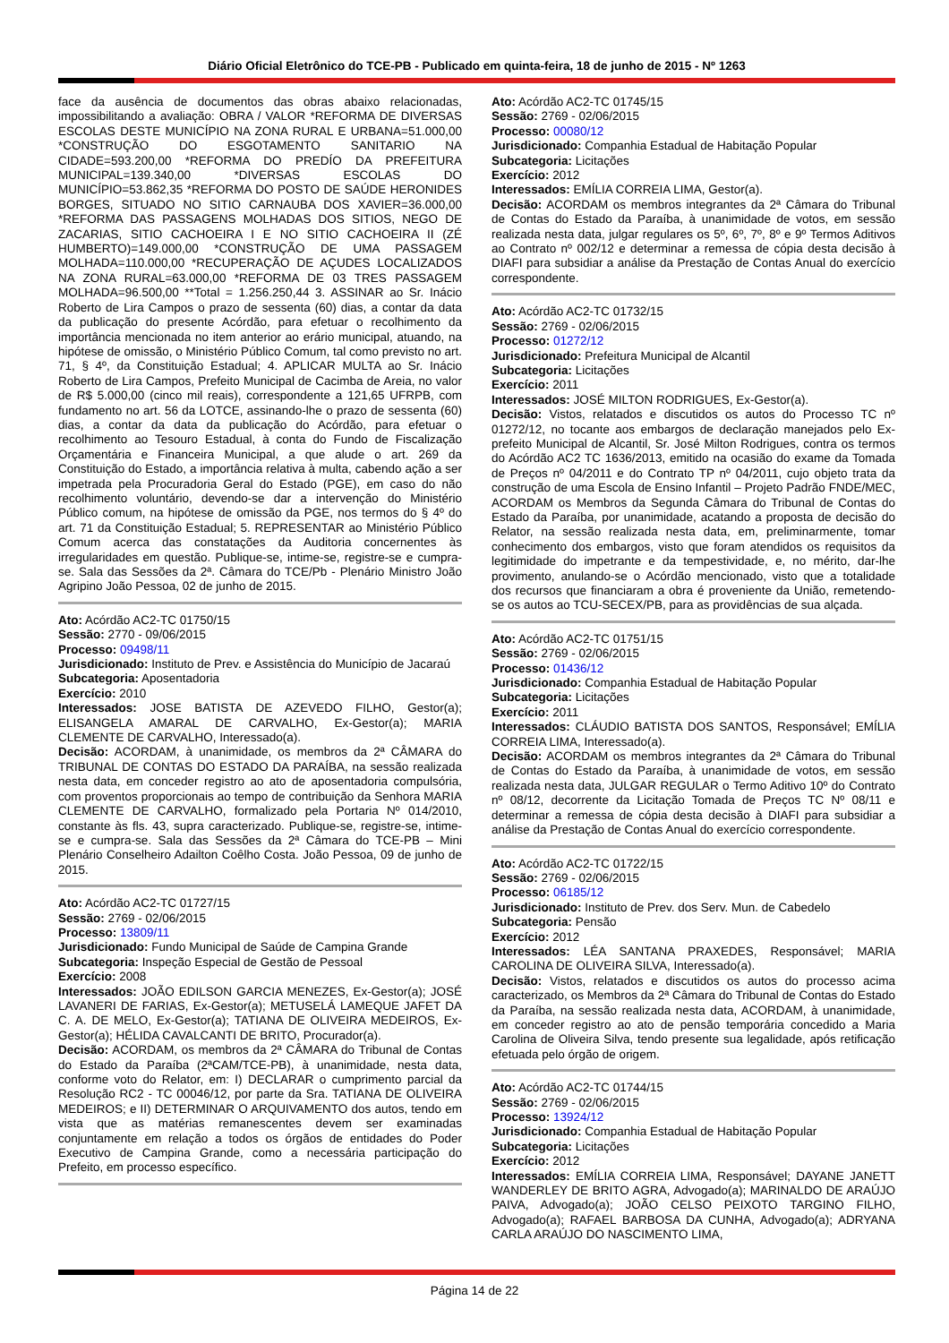Diário Oficial Eletrônico do TCE-PB - Publicado em quinta-feira, 18 de junho de 2015 - Nº 1263
face da ausência de documentos das obras abaixo relacionadas, impossibilitando a avaliação: OBRA / VALOR *REFORMA DE DIVERSAS ESCOLAS DESTE MUNICÍPIO NA ZONA RURAL E URBANA=51.000,00 *CONSTRUÇÃO DO ESGOTAMENTO SANITARIO NA CIDADE=593.200,00 *REFORMA DO PREDÍO DA PREFEITURA MUNICIPAL=139.340,00 *DIVERSAS ESCOLAS DO MUNICÍPIO=53.862,35 *REFORMA DO POSTO DE SAÚDE HERONIDES BORGES, SITUADO NO SITIO CARNAUBA DOS XAVIER=36.000,00 *REFORMA DAS PASSAGENS MOLHADAS DOS SITIOS, NEGO DE ZACARIAS, SITIO CACHOEIRA I E NO SITIO CACHOEIRA II (ZÉ HUMBERTO)=149.000,00 *CONSTRUÇÃO DE UMA PASSAGEM MOLHADA=110.000,00 *RECUPERAÇÃO DE AÇUDES LOCALIZADOS NA ZONA RURAL=63.000,00 *REFORMA DE 03 TRES PASSAGEM MOLHADA=96.500,00 **Total = 1.256.250,44 3. ASSINAR ao Sr. Inácio Roberto de Lira Campos o prazo de sessenta (60) dias, a contar da data da publicação do presente Acórdão, para efetuar o recolhimento da importância mencionada no item anterior ao erário municipal, atuando, na hipótese de omissão, o Ministério Público Comum, tal como previsto no art. 71, § 4º, da Constituição Estadual; 4. APLICAR MULTA ao Sr. Inácio Roberto de Lira Campos, Prefeito Municipal de Cacimba de Areia, no valor de R$ 5.000,00 (cinco mil reais), correspondente a 121,65 UFRPB, com fundamento no art. 56 da LOTCE, assinando-lhe o prazo de sessenta (60) dias, a contar da data da publicação do Acórdão, para efetuar o recolhimento ao Tesouro Estadual, à conta do Fundo de Fiscalização Orçamentária e Financeira Municipal, a que alude o art. 269 da Constituição do Estado, a importância relativa à multa, cabendo ação a ser impetrada pela Procuradoria Geral do Estado (PGE), em caso do não recolhimento voluntário, devendo-se dar a intervenção do Ministério Público comum, na hipótese de omissão da PGE, nos termos do § 4º do art. 71 da Constituição Estadual; 5. REPRESENTAR ao Ministério Público Comum acerca das constatações da Auditoria concernentes às irregularidades em questão. Publique-se, intime-se, registre-se e cumpra-se. Sala das Sessões da 2ª. Câmara do TCE/Pb - Plenário Ministro João Agripino João Pessoa, 02 de junho de 2015.
Ato: Acórdão AC2-TC 01750/15
Sessão: 2770 - 09/06/2015
Processo: 09498/11
Jurisdicionado: Instituto de Prev. e Assistência do Município de Jacaraú
Subcategoria: Aposentadoria
Exercício: 2010
Interessados: JOSE BATISTA DE AZEVEDO FILHO, Gestor(a); ELISANGELA AMARAL DE CARVALHO, Ex-Gestor(a); MARIA CLEMENTE DE CARVALHO, Interessado(a).
Decisão: ACORDAM, à unanimidade, os membros da 2ª CÂMARA do TRIBUNAL DE CONTAS DO ESTADO DA PARAÍBA, na sessão realizada nesta data, em conceder registro ao ato de aposentadoria compulsória, com proventos proporcionais ao tempo de contribuição da Senhora MARIA CLEMENTE DE CARVALHO, formalizado pela Portaria Nº 014/2010, constante às fls. 43, supra caracterizado. Publique-se, registre-se, intime-se e cumpra-se. Sala das Sessões da 2ª Câmara do TCE-PB – Mini Plenário Conselheiro Adailton Coêlho Costa. João Pessoa, 09 de junho de 2015.
Ato: Acórdão AC2-TC 01727/15
Sessão: 2769 - 02/06/2015
Processo: 13809/11
Jurisdicionado: Fundo Municipal de Saúde de Campina Grande
Subcategoria: Inspeção Especial de Gestão de Pessoal
Exercício: 2008
Interessados: JOÃO EDILSON GARCIA MENEZES, Ex-Gestor(a); JOSÉ LAVANERI DE FARIAS, Ex-Gestor(a); METUSELÁ LAMEQUE JAFET DA C. A. DE MELO, Ex-Gestor(a); TATIANA DE OLIVEIRA MEDEIROS, Ex-Gestor(a); HÉLIDA CAVALCANTI DE BRITO, Procurador(a).
Decisão: ACORDAM, os membros da 2ª CÂMARA do Tribunal de Contas do Estado da Paraíba (2ªCAM/TCE-PB), à unanimidade, nesta data, conforme voto do Relator, em: I) DECLARAR o cumprimento parcial da Resolução RC2 - TC 00046/12, por parte da Sra. TATIANA DE OLIVEIRA MEDEIROS; e II) DETERMINAR O ARQUIVAMENTO dos autos, tendo em vista que as matérias remanescentes devem ser examinadas conjuntamente em relação a todos os órgãos de entidades do Poder Executivo de Campina Grande, como a necessária participação do Prefeito, em processo específico.
Ato: Acórdão AC2-TC 01745/15
Sessão: 2769 - 02/06/2015
Processo: 00080/12
Jurisdicionado: Companhia Estadual de Habitação Popular
Subcategoria: Licitações
Exercício: 2012
Interessados: EMÍLIA CORREIA LIMA, Gestor(a).
Decisão: ACORDAM os membros integrantes da 2ª Câmara do Tribunal de Contas do Estado da Paraíba, à unanimidade de votos, em sessão realizada nesta data, julgar regulares os 5º, 6º, 7º, 8º e 9º Termos Aditivos ao Contrato nº 002/12 e determinar a remessa de cópia desta decisão à DIAFI para subsidiar a análise da Prestação de Contas Anual do exercício correspondente.
Ato: Acórdão AC2-TC 01732/15
Sessão: 2769 - 02/06/2015
Processo: 01272/12
Jurisdicionado: Prefeitura Municipal de Alcantil
Subcategoria: Licitações
Exercício: 2011
Interessados: JOSÉ MILTON RODRIGUES, Ex-Gestor(a).
Decisão: Vistos, relatados e discutidos os autos do Processo TC nº 01272/12, no tocante aos embargos de declaração manejados pelo Ex-prefeito Municipal de Alcantil, Sr. José Milton Rodrigues, contra os termos do Acórdão AC2 TC 1636/2013, emitido na ocasião do exame da Tomada de Preços nº 04/2011 e do Contrato TP nº 04/2011, cujo objeto trata da construção de uma Escola de Ensino Infantil – Projeto Padrão FNDE/MEC, ACORDAM os Membros da Segunda Câmara do Tribunal de Contas do Estado da Paraíba, por unanimidade, acatando a proposta de decisão do Relator, na sessão realizada nesta data, em, preliminarmente, tomar conhecimento dos embargos, visto que foram atendidos os requisitos da legitimidade do impetrante e da tempestividade, e, no mérito, dar-lhe provimento, anulando-se o Acórdão mencionado, visto que a totalidade dos recursos que financiaram a obra é proveniente da União, remetendo-se os autos ao TCU-SECEX/PB, para as providências de sua alçada.
Ato: Acórdão AC2-TC 01751/15
Sessão: 2769 - 02/06/2015
Processo: 01436/12
Jurisdicionado: Companhia Estadual de Habitação Popular
Subcategoria: Licitações
Exercício: 2011
Interessados: CLÁUDIO BATISTA DOS SANTOS, Responsável; EMÍLIA CORREIA LIMA, Interessado(a).
Decisão: ACORDAM os membros integrantes da 2ª Câmara do Tribunal de Contas do Estado da Paraíba, à unanimidade de votos, em sessão realizada nesta data, JULGAR REGULAR o Termo Aditivo 10º do Contrato nº 08/12, decorrente da Licitação Tomada de Preços TC Nº 08/11 e determinar a remessa de cópia desta decisão à DIAFI para subsidiar a análise da Prestação de Contas Anual do exercício correspondente.
Ato: Acórdão AC2-TC 01722/15
Sessão: 2769 - 02/06/2015
Processo: 06185/12
Jurisdicionado: Instituto de Prev. dos Serv. Mun. de Cabedelo
Subcategoria: Pensão
Exercício: 2012
Interessados: LÉA SANTANA PRAXEDES, Responsável; MARIA CAROLINA DE OLIVEIRA SILVA, Interessado(a).
Decisão: Vistos, relatados e discutidos os autos do processo acima caracterizado, os Membros da 2ª Câmara do Tribunal de Contas do Estado da Paraíba, na sessão realizada nesta data, ACORDAM, à unanimidade, em conceder registro ao ato de pensão temporária concedido a Maria Carolina de Oliveira Silva, tendo presente sua legalidade, após retificação efetuada pelo órgão de origem.
Ato: Acórdão AC2-TC 01744/15
Sessão: 2769 - 02/06/2015
Processo: 13924/12
Jurisdicionado: Companhia Estadual de Habitação Popular
Subcategoria: Licitações
Exercício: 2012
Interessados: EMÍLIA CORREIA LIMA, Responsável; DAYANE JANETT WANDERLEY DE BRITO AGRA, Advogado(a); MARINALDO DE ARAÚJO PAIVA, Advogado(a); JOÃO CELSO PEIXOTO TARGINO FILHO, Advogado(a); RAFAEL BARBOSA DA CUNHA, Advogado(a); ADRYANA CARLA ARAÚJO DO NASCIMENTO LIMA,
Página 14 de 22